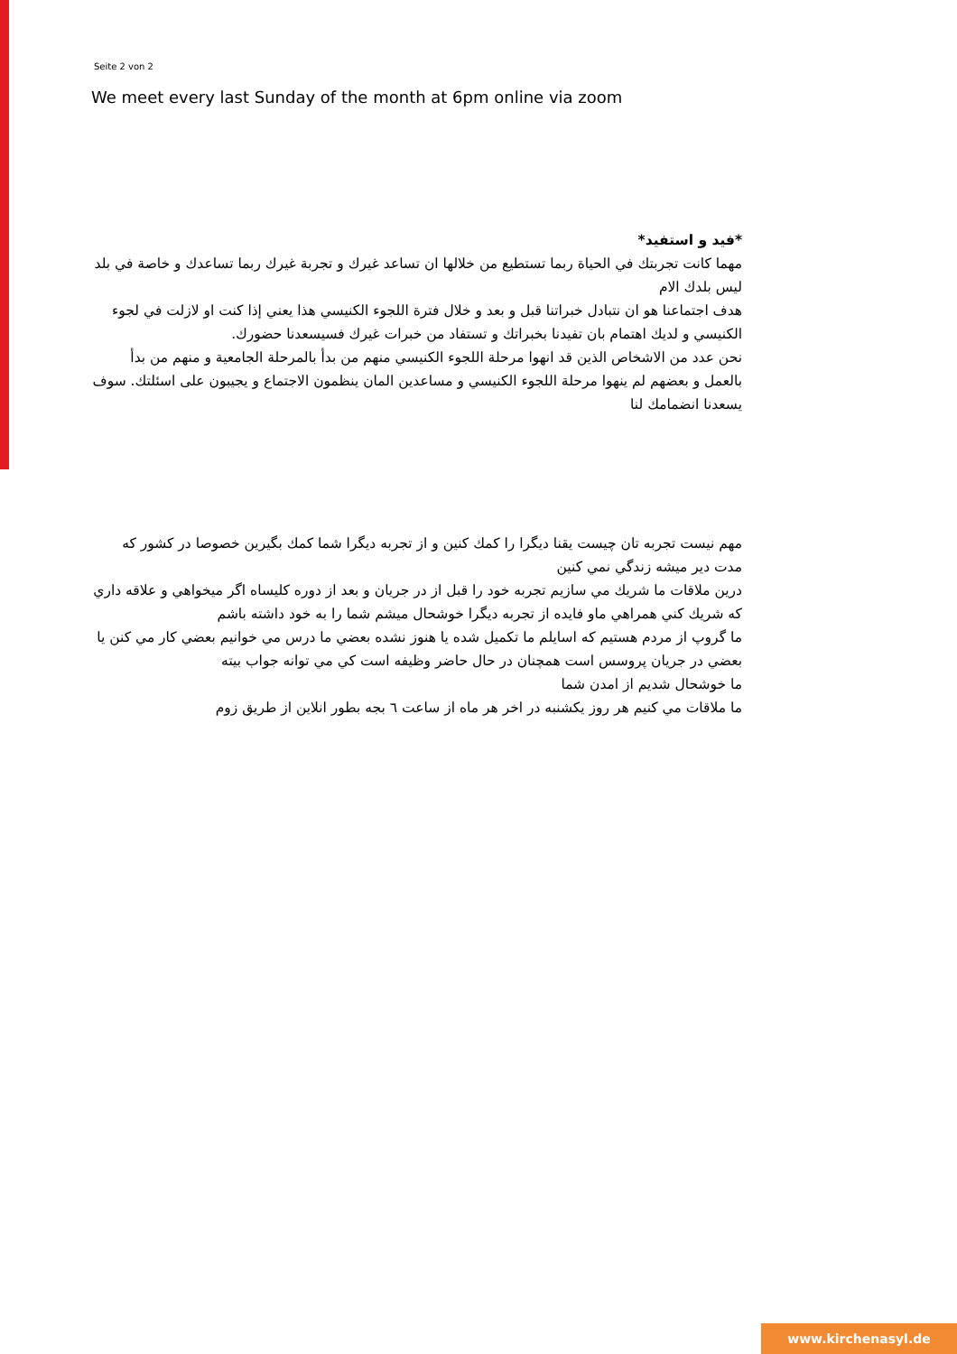Seite 2 von 2
We meet every last Sunday of the month at 6pm online via zoom
*فيد و استفيد*
مهما كانت تجربتك في الحياة ربما تستطيع من خلالها ان تساعد غيرك و تجربة غيرك ربما تساعدك و خاصة في بلد ليس بلدك الام
هدف اجتماعنا هو ان نتبادل خبراتنا قبل و بعد و خلال فترة اللجوء الكنيسي هذا يعني إذا كنت او لازلت في لجوء الكنيسي و لديك اهتمام بان تفيدنا بخبراتك و تستفاد من خبرات غيرك فسيسعدنا حضورك.
نحن عدد من الاشخاص الذين قد انهوا مرحلة اللجوء الكنيسي منهم من بدأ بالمرحلة الجامعية و منهم من بدأ بالعمل و بعضهم لم ينهوا مرحلة اللجوء الكنيسي و مساعدين المان ينظمون الاجتماع و يجيبون على اسئلتك. سوف يسعدنا انضمامك لنا
مهم نيست تجربه تان چيست يقنا ديگرا را كمك كنين و از تجربه ديگرا شما كمك بگيرين خصوصا در كشور كه مدت دير ميشه زندگي نمي كنين
درين ملاقات ما شريك مي سازيم تجربه خود را قبل از در جريان و بعد از دوره كليساه اگر ميخواهي و علاقه داري كه شريك كني همراهي ماو فايده از تجربه ديگرا خوشحال ميشم شما را به خود داشته باشم
ما گروپ از مردم هستيم كه اسايلم ما تكميل شده يا هنوز نشده بعضي ما درس مي خوانيم بعضي كار مي كنن يا بعضي در جريان پروسس است همچنان در حال حاضر وظيفه است كي مي توانه جواب بيته
ما خوشحال شديم از امدن شما
ما ملاقات مي كنيم هر روز يكشنبه در اخر هر ماه از ساعت ٦ بجه بطور انلاين از طريق زوم
www.kirchenasyl.de